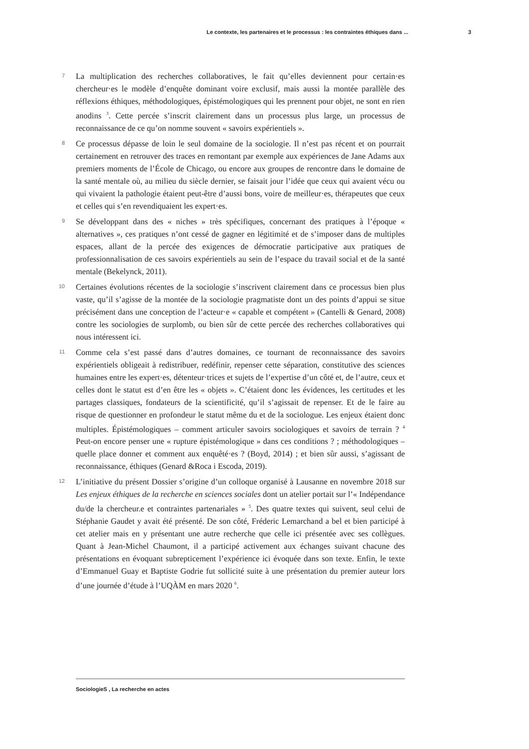Le contexte, les partenaires et le processus : les contraintes éthiques dans ... 3
7
La multiplication des recherches collaboratives, le fait qu’elles deviennent pour certain·es chercheur·es le modèle d’enquête dominant voire exclusif, mais aussi la montée parallèle des réflexions éthiques, méthodologiques, épistémologiques qui les prennent pour objet, ne sont en rien anodins <sup>3</sup>. Cette percée s’inscrit clairement dans un processus plus large, un processus de reconnaissance de ce qu’on nomme souvent « savoirs expérientiels ».
8
Ce processus dépasse de loin le seul domaine de la sociologie. Il n’est pas récent et on pourrait certainement en retrouver des traces en remontant par exemple aux expériences de Jane Adams aux premiers moments de l’École de Chicago, ou encore aux groupes de rencontre dans le domaine de la santé mentale où, au milieu du siècle dernier, se faisait jour l’idée que ceux qui avaient vécu ou qui vivaient la pathologie étaient peut-être d’aussi bons, voire de meilleur·es, thérapeutes que ceux et celles qui s’en revendiquaient les expert·es.
9
Se développant dans des « niches » très spécifiques, concernant des pratiques à l’époque « alternatives », ces pratiques n’ont cessé de gagner en légitimité et de s’imposer dans de multiples espaces, allant de la percée des exigences de démocratie participative aux pratiques de professionnalisation de ces savoirs expérientiels au sein de l’espace du travail social et de la santé mentale (Bekelynck, 2011).
10
Certaines évolutions récentes de la sociologie s’inscrivent clairement dans ce processus bien plus vaste, qu’il s’agisse de la montée de la sociologie pragmatiste dont un des points d’appui se situe précisément dans une conception de l’acteur·e « capable et compétent » (Cantelli & Genard, 2008) contre les sociologies de surplomb, ou bien sûr de cette percée des recherches collaboratives qui nous intéressent ici.
11
Comme cela s’est passé dans d’autres domaines, ce tournant de reconnaissance des savoirs expérientiels obligeait à redistribuer, redéfinir, repenser cette séparation, constitutive des sciences humaines entre les expert·es, détenteur·trices et sujets de l’expertise d’un côté et, de l’autre, ceux et celles dont le statut est d’en être les « objets ». C’étaient donc les évidences, les certitudes et les partages classiques, fondateurs de la scientificité, qu’il s’agissait de repenser. Et de le faire au risque de questionner en profondeur le statut même du et de la sociologue. Les enjeux étaient donc multiples. Épistémologiques – comment articuler savoirs sociologiques et savoirs de terrain ? <sup>4</sup> Peut-on encore penser une « rupture épistémologique » dans ces conditions ? ; méthodologiques – quelle place donner et comment aux enquêté·es ? (Boyd, 2014) ; et bien sûr aussi, s’agissant de reconnaissance, éthiques (Genard &Roca i Escoda, 2019).
12
L’initiative du présent Dossier s’origine d’un colloque organisé à Lausanne en novembre 2018 sur Les enjeux éthiques de la recherche en sciences sociales dont un atelier portait sur l’« Indépendance du/de la chercheur.e et contraintes partenariales » <sup>5</sup>. Des quatre textes qui suivent, seul celui de Stéphanie Gaudet y avait été présenté. De son côté, Fréderic Lemarchand a bel et bien participé à cet atelier mais en y présentant une autre recherche que celle ici présentée avec ses collègues. Quant à Jean-Michel Chaumont, il a participé activement aux échanges suivant chacune des présentations en évoquant subrepticement l’expérience ici évoquée dans son texte. Enfin, le texte d’Emmanuel Guay et Baptiste Godrie fut sollicité suite à une présentation du premier auteur lors d’une journée d’étude à l’UQÀM en mars 2020 <sup>6</sup>.
SociologieS , La recherche en actes